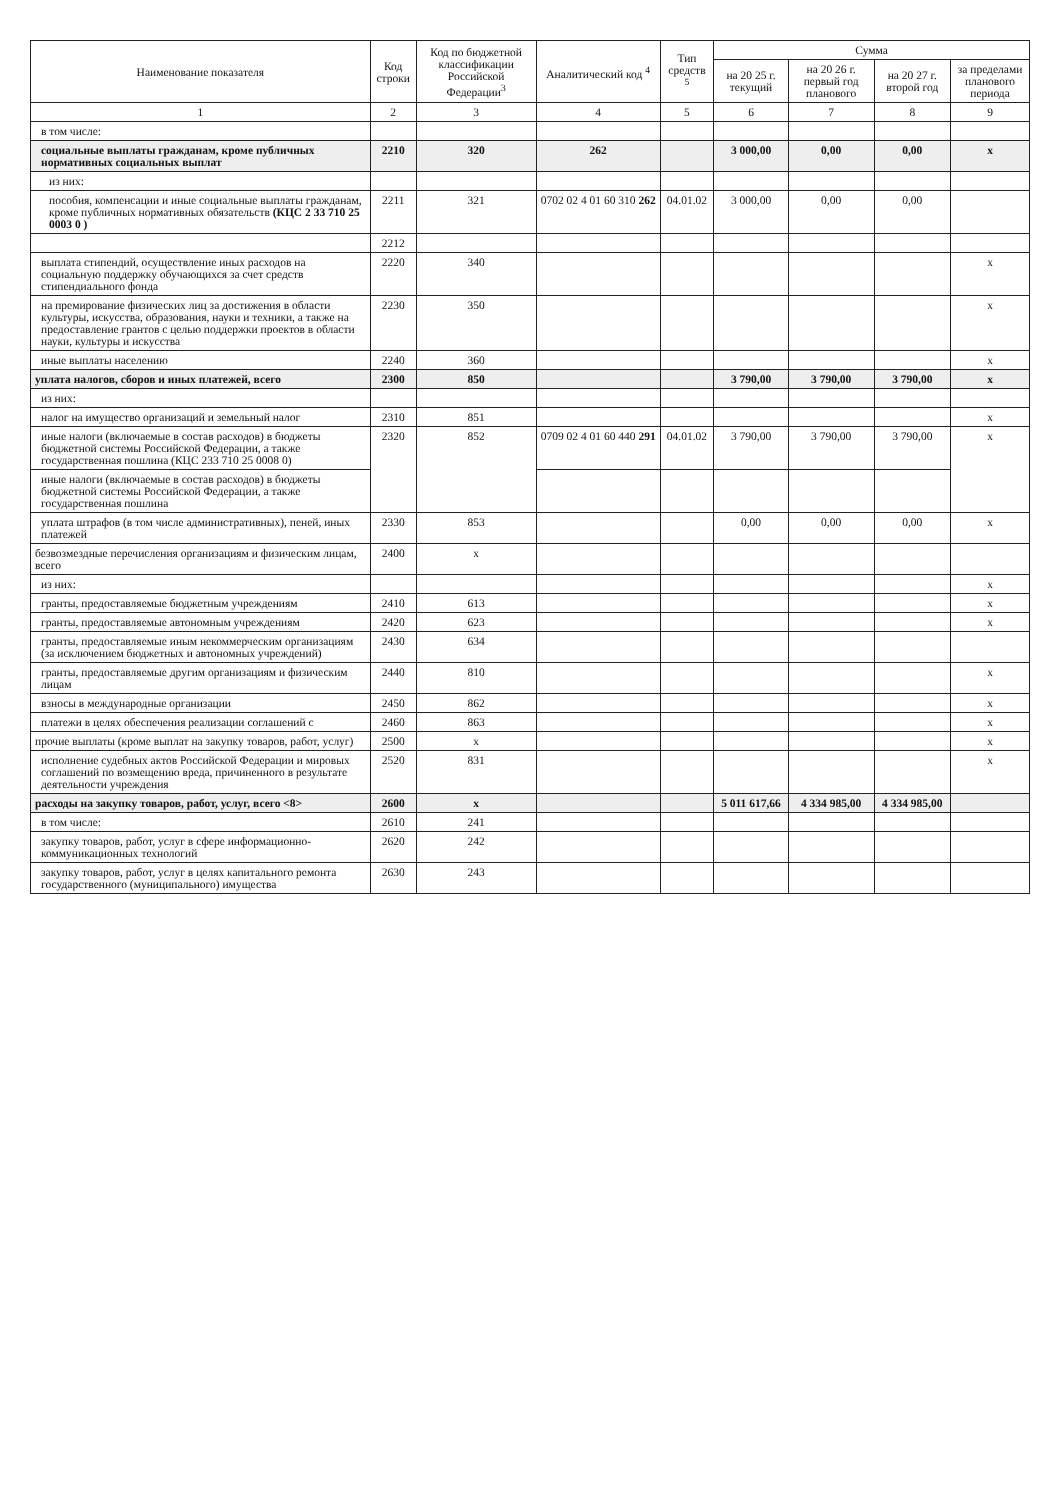| Наименование показателя | Код строки | Код по бюджетной классификации Российской Федерации<sup>3</sup> | Аналитический код <sup>4</sup> | Тип средств <sup>5</sup> | Сумма | | | |
| --- | --- | --- | --- | --- | --- | --- | --- | --- |
| | | | | | на 20 25 г. текущий | на 20 26 г. первый год планового | на 20 27 г. второй год | за пределами планового периода |
| 1 | 2 | 3 | 4 | 5 | 6 | 7 | 8 | 9 |
| в том числе: | | | | | | | | |
| социальные выплаты гражданам, кроме публичных нормативных социальных выплат | 2210 | 320 | 262 | | 3 000,00 | 0,00 | 0,00 | x |
| из них: | | | | | | | | |
| пособия, компенсации и иные социальные выплаты гражданам, кроме публичных нормативных обязательств (КЦС 2 33 710 25 0003 0 ) | 2211 | 321 | 0702 02 4 01 60 310 262 | 04.01.02 | 3 000,00 | 0,00 | 0,00 | |
| | 2212 | | | | | | | |
| выплата стипендий, осуществление иных расходов на социальную поддержку обучающихся за счет средств стипендиального фонда | 2220 | 340 | | | | | | x |
| на премирование физических лиц за достижения в области культуры, искусства, образования, науки и техники, а также на предоставление грантов с целью поддержки проектов в области науки, культуры и искусства | 2230 | 350 | | | | | | x |
| иные выплаты населению | 2240 | 360 | | | | | | x |
| уплата налогов, сборов и иных платежей, всего | 2300 | 850 | | | 3 790,00 | 3 790,00 | 3 790,00 | x |
| из них: | | | | | | | | |
| налог на имущество организаций и земельный налог | 2310 | 851 | | | | | | x |
| иные налоги (включаемые в состав расходов) в бюджеты бюджетной системы Российской Федерации, а также государственная пошлина (КЦС 233 710 25 0008 0) | 2320 | 852 | 0709 02 4 01 60 440 291 | 04.01.02 | 3 790,00 | 3 790,00 | 3 790,00 | x |
| иные налоги (включаемые в состав расходов) в бюджеты бюджетной системы Российской Федерации, а также государственная пошлина | | | | | | | | |
| уплата штрафов (в том числе административных), пеней, иных платежей | 2330 | 853 | | | 0,00 | 0,00 | 0,00 | x |
| безвозмездные перечисления организациям и физическим лицам, всего | 2400 | x | | | | | | |
| из них: | | | | | | | | x |
| гранты, предоставляемые бюджетным учреждениям | 2410 | 613 | | | | | | x |
| гранты, предоставляемые автономным учреждениям | 2420 | 623 | | | | | | x |
| гранты, предоставляемые иным некоммерческим организациям (за исключением бюджетных и автономных учреждений) | 2430 | 634 | | | | | | |
| гранты, предоставляемые другим организациям и физическим лицам | 2440 | 810 | | | | | | x |
| взносы в международные организации | 2450 | 862 | | | | | | x |
| платежи в целях обеспечения реализации соглашений с | 2460 | 863 | | | | | | x |
| прочие выплаты (кроме выплат на закупку товаров, работ, услуг) | 2500 | x | | | | | | x |
| исполнение судебных актов Российской Федерации и мировых соглашений по возмещению вреда, причиненного в результате деятельности учреждения | 2520 | 831 | | | | | | x |
| расходы на закупку товаров, работ, услуг, всего <8> | 2600 | x | | | 5 011 617,66 | 4 334 985,00 | 4 334 985,00 | |
| в том числе: | 2610 | 241 | | | | | | |
| закупку товаров, работ, услуг в сфере информационно-коммуникационных технологий | 2620 | 242 | | | | | | |
| закупку товаров, работ, услуг в целях капитального ремонта государственного (муниципального) имущества | 2630 | 243 | | | | | | |